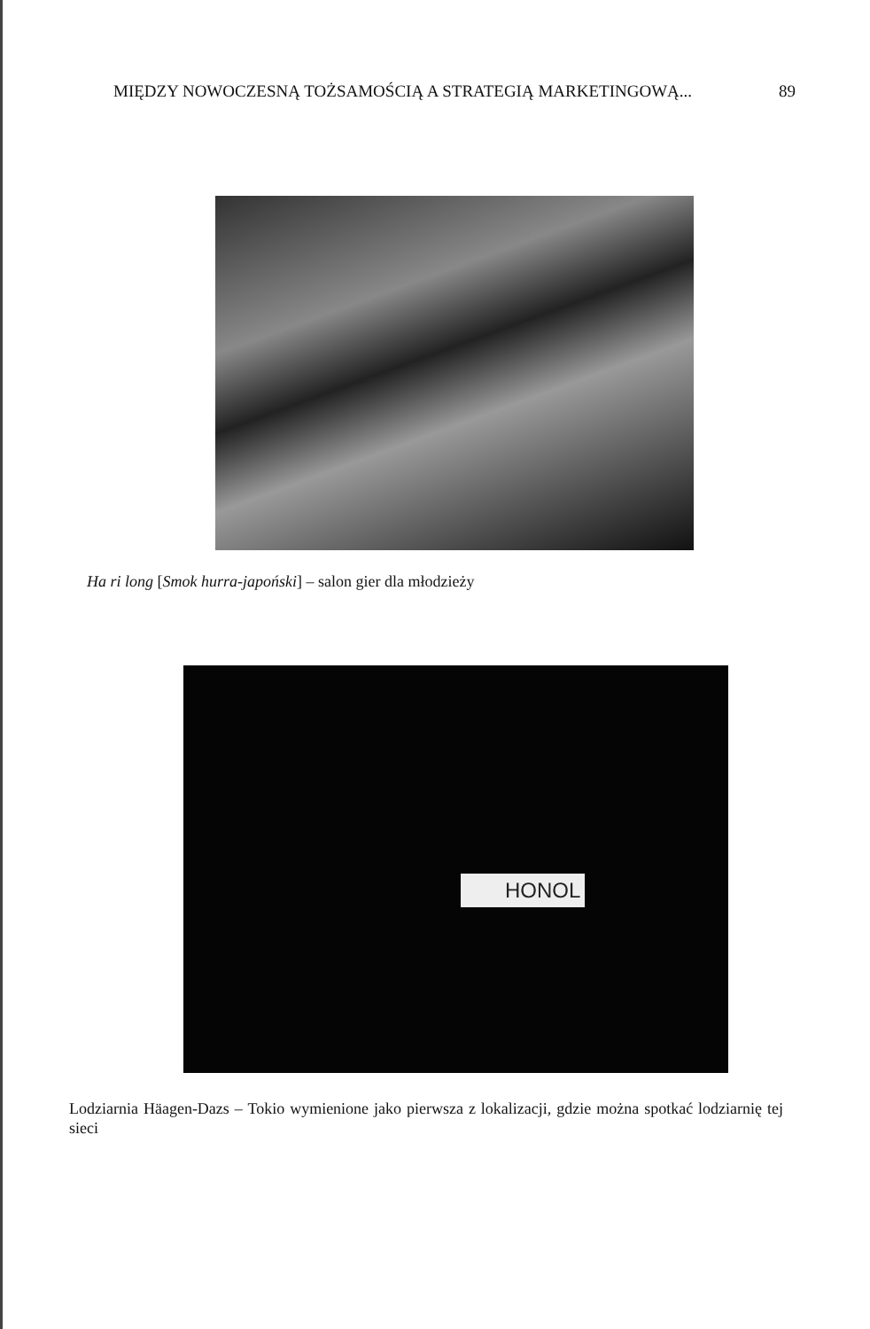MIĘDZY NOWOCZESNĄ TOŻSAMOŚCIĄ A STRATEGIĄ MARKETINGOWĄ... 89
Ha ri long [Smok hurra-japoński] – salon gier dla młodzieży
HONOL
Lodziarnia Häagen-Dazs – Tokio wymienione jako pierwsza z lokalizacji, gdzie można spotkać lodziarnię tej sieci